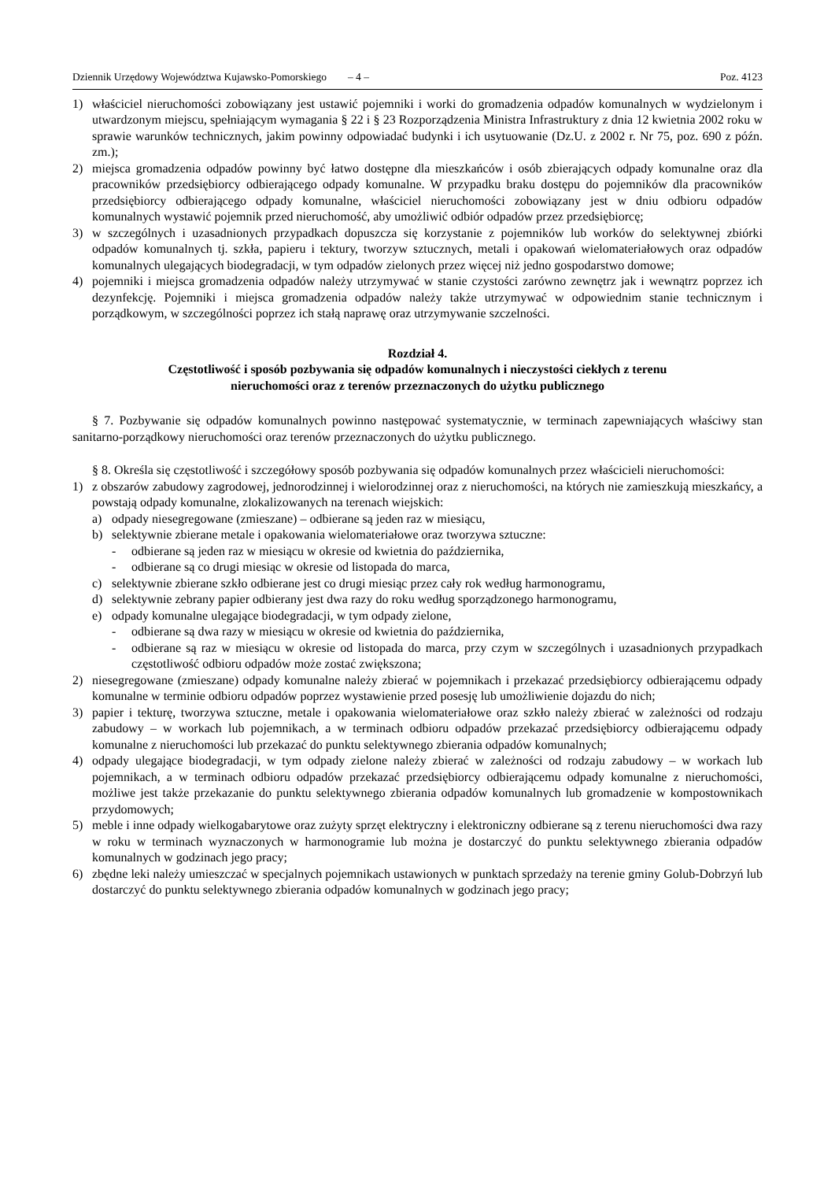Dziennik Urzędowy Województwa Kujawsko-Pomorskiego – 4 – Poz. 4123
1) właściciel nieruchomości zobowiązany jest ustawić pojemniki i worki do gromadzenia odpadów komunalnych w wydzielonym i utwardzonym miejscu, spełniającym wymagania § 22 i § 23 Rozporządzenia Ministra Infrastruktury z dnia 12 kwietnia 2002 roku w sprawie warunków technicznych, jakim powinny odpowiadać budynki i ich usytuowanie (Dz.U. z 2002 r. Nr 75, poz. 690 z późn. zm.);
2) miejsca gromadzenia odpadów powinny być łatwo dostępne dla mieszkańców i osób zbierających odpady komunalne oraz dla pracowników przedsiębiorcy odbierającego odpady komunalne. W przypadku braku dostępu do pojemników dla pracowników przedsiębiorcy odbierającego odpady komunalne, właściciel nieruchomości zobowiązany jest w dniu odbioru odpadów komunalnych wystawić pojemnik przed nieruchomość, aby umożliwić odbiór odpadów przez przedsiębiorcę;
3) w szczególnych i uzasadnionych przypadkach dopuszcza się korzystanie z pojemników lub worków do selektywnej zbiórki odpadów komunalnych tj. szkła, papieru i tektury, tworzyw sztucznych, metali i opakowań wielomateriałowych oraz odpadów komunalnych ulegających biodegradacji, w tym odpadów zielonych przez więcej niż jedno gospodarstwo domowe;
4) pojemniki i miejsca gromadzenia odpadów należy utrzymywać w stanie czystości zarówno zewnętrz jak i wewnątrz poprzez ich dezynfekcję. Pojemniki i miejsca gromadzenia odpadów należy także utrzymywać w odpowiednim stanie technicznym i porządkowym, w szczególności poprzez ich stałą naprawę oraz utrzymywanie szczelności.
Rozdział 4.
Częstotliwość i sposób pozbywania się odpadów komunalnych i nieczystości ciekłych z terenu
nieruchomości oraz z terenów przeznaczonych do użytku publicznego
§ 7. Pozbywanie się odpadów komunalnych powinno następować systematycznie, w terminach zapewniających właściwy stan sanitarno-porządkowy nieruchomości oraz terenów przeznaczonych do użytku publicznego.
§ 8. Określa się częstotliwość i szczegółowy sposób pozbywania się odpadów komunalnych przez właścicieli nieruchomości:
1) z obszarów zabudowy zagrodowej, jednorodzinnej i wielorodzinnej oraz z nieruchomości, na których nie zamieszkują mieszkańcy, a powstają odpady komunalne, zlokalizowanych na terenach wiejskich:
a) odpady niesegregowane (zmieszane) – odbierane są jeden raz w miesiącu,
b) selektywnie zbierane metale i opakowania wielomateriałowe oraz tworzywa sztuczne:
- odbierane są jeden raz w miesiącu w okresie od kwietnia do października,
- odbierane są co drugi miesiąc w okresie od listopada do marca,
c) selektywnie zbierane szkło odbierane jest co drugi miesiąc przez cały rok według harmonogramu,
d) selektywnie zebrany papier odbierany jest dwa razy do roku według sporządzonego harmonogramu,
e) odpady komunalne ulegające biodegradacji, w tym odpady zielone,
- odbierane są dwa razy w miesiącu w okresie od kwietnia do października,
- odbierane są raz w miesiącu w okresie od listopada do marca, przy czym w szczególnych i uzasadnionych przypadkach częstotliwość odbioru odpadów może zostać zwiększona;
2) niesegregowane (zmieszane) odpady komunalne należy zbierać w pojemnikach i przekazać przedsiębiorcy odbierającemu odpady komunalne w terminie odbioru odpadów poprzez wystawienie przed posesję lub umożliwienie dojazdu do nich;
3) papier i tekturę, tworzywa sztuczne, metale i opakowania wielomateriałowe oraz szkło należy zbierać w zależności od rodzaju zabudowy – w workach lub pojemnikach, a w terminach odbioru odpadów przekazać przedsiębiorcy odbierającemu odpady komunalne z nieruchomości lub przekazać do punktu selektywnego zbierania odpadów komunalnych;
4) odpady ulegające biodegradacji, w tym odpady zielone należy zbierać w zależności od rodzaju zabudowy – w workach lub pojemnikach, a w terminach odbioru odpadów przekazać przedsiębiorcy odbierającemu odpady komunalne z nieruchomości, możliwe jest także przekazanie do punktu selektywnego zbierania odpadów komunalnych lub gromadzenie w kompostownikach przydomowych;
5) meble i inne odpady wielkogabarytowe oraz zużyty sprzęt elektryczny i elektroniczny odbierane są z terenu nieruchomości dwa razy w roku w terminach wyznaczonych w harmonogramie lub można je dostarczyć do punktu selektywnego zbierania odpadów komunalnych w godzinach jego pracy;
6) zbędne leki należy umieszczać w specjalnych pojemnikach ustawionych w punktach sprzedaży na terenie gminy Golub-Dobrzyń lub dostarczyć do punktu selektywnego zbierania odpadów komunalnych w godzinach jego pracy;